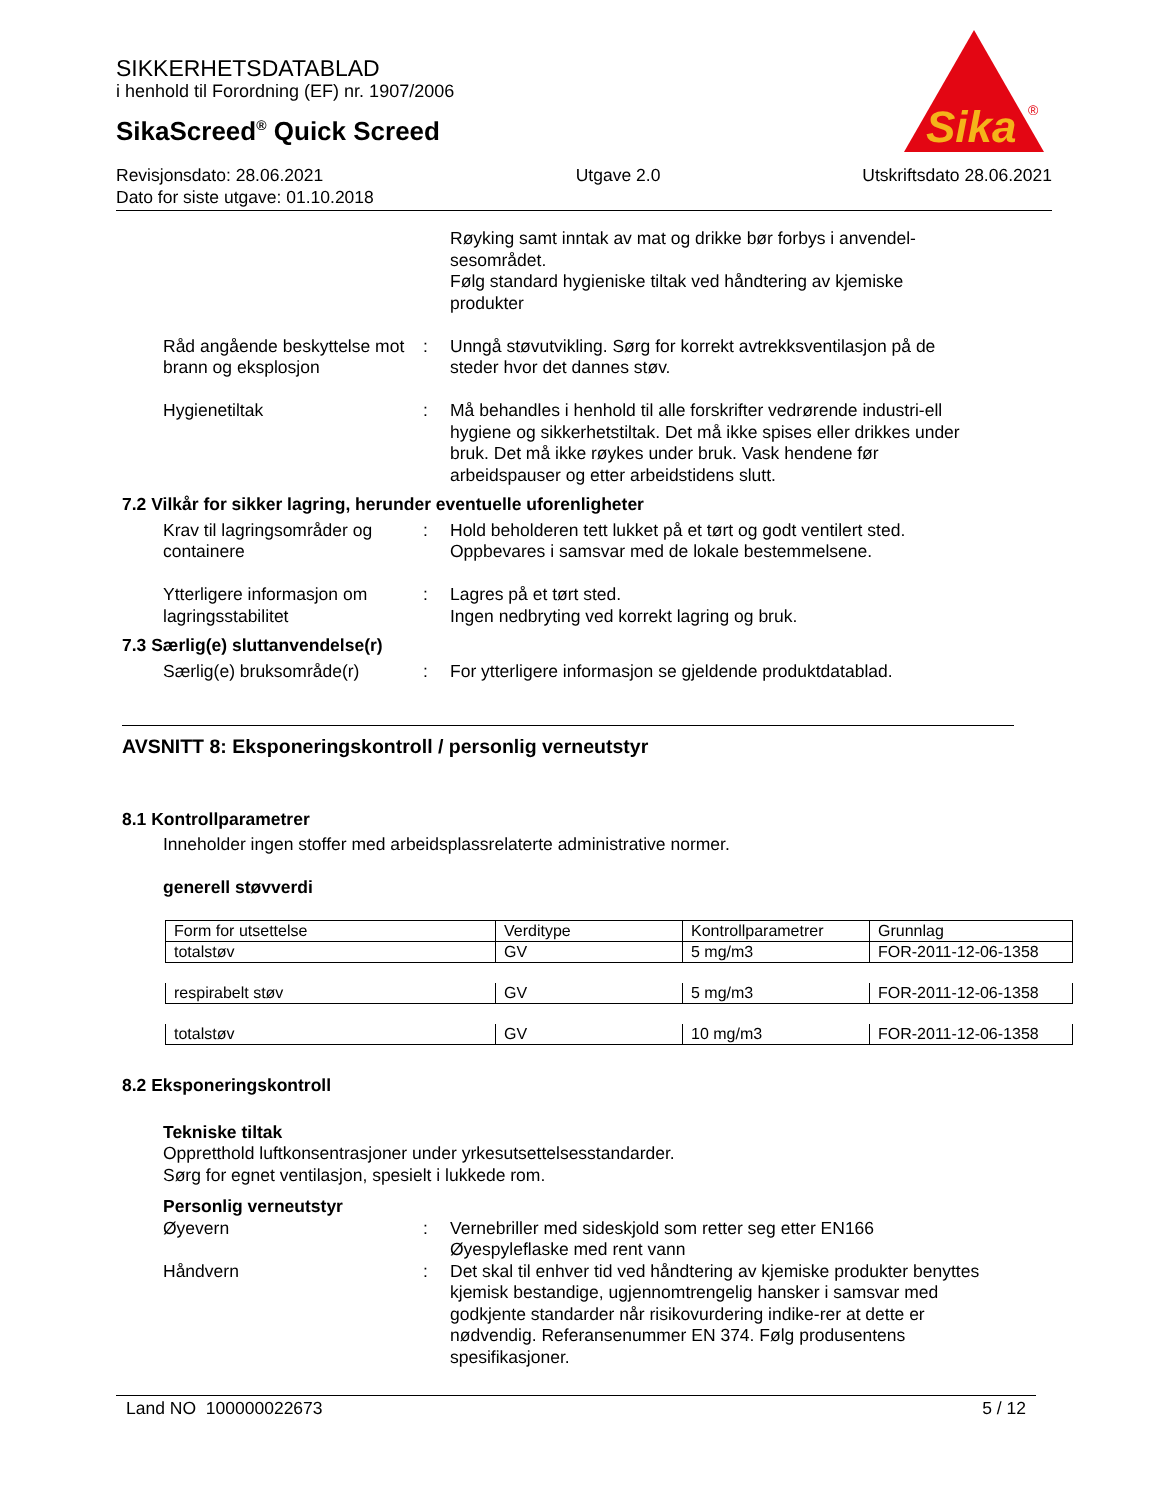SIKKERHETSDATABLAD
i henhold til Forordning (EF) nr. 1907/2006
SikaScreed<sup>®</sup> Quick Screed
Sika
®
Revisjonsdato: 28.06.2021
Dato for siste utgave: 01.10.2018
Utgave 2.0 Utskriftsdato 28.06.2021
Røyking samt inntak av mat og drikke bør forbys i anvendel-sesområdet.
Følg standard hygieniske tiltak ved håndtering av kjemiske produkter
Råd angående beskyttelse mot brann og eksplosjon
: Unngå støvutvikling. Sørg for korrekt avtrekksventilasjon på de steder hvor det dannes støv.
Hygienetiltak : Må behandles i henhold til alle forskrifter vedrørende industri-ell hygiene og sikkerhetstiltak. Det må ikke spises eller drikkes under bruk. Det må ikke røykes under bruk. Vask hendene før arbeidspauser og etter arbeidstidens slutt.
7.2 Vilkår for sikker lagring, herunder eventuelle uforenligheter
Krav til lagringsområder og containere
: Hold beholderen tett lukket på et tørt og godt ventilert sted. Oppbevares i samsvar med de lokale bestemmelsene.
Ytterligere informasjon om lagringsstabilitet
: Lagres på et tørt sted.
Ingen nedbryting ved korrekt lagring og bruk.
7.3 Særlig(e) sluttanvendelse(r)
Særlig(e) bruksområde(r) : For ytterligere informasjon se gjeldende produktdatablad.
AVSNITT 8: Eksponeringskontroll / personlig verneutstyr
8.1 Kontrollparametrer
Inneholder ingen stoffer med arbeidsplassrelaterte administrative normer.
generell støvverdi
| Form for utsettelse | Verditype | Kontrollparametrer | Grunnlag |
| totalstøv | GV | 5 mg/m3 | FOR-2011-12-06-1358 |
| respirabelt støv | GV | 5 mg/m3 | FOR-2011-12-06-1358 |
| totalstøv | GV | 10 mg/m3 | FOR-2011-12-06-1358 |
8.2 Eksponeringskontroll
Tekniske tiltak
Oppretthold luftkonsentrasjoner under yrkesutsettelsesstandarder.
Sørg for egnet ventilasjon, spesielt i lukkede rom.
Personlig verneutstyr
Øyevern : Vernebriller med sideskjold som retter seg etter EN166
Øyespyleflaske med rent vann
Håndvern : Det skal til enhver tid ved håndtering av kjemiske produkter benyttes kjemisk bestandige, ugjennomtrengelig hansker i samsvar med godkjente standarder når risikovurdering indike-rer at dette er nødvendig. Referansenummer EN 374. Følg produsentens spesifikasjoner.
Land NO 100000022673 5 / 12